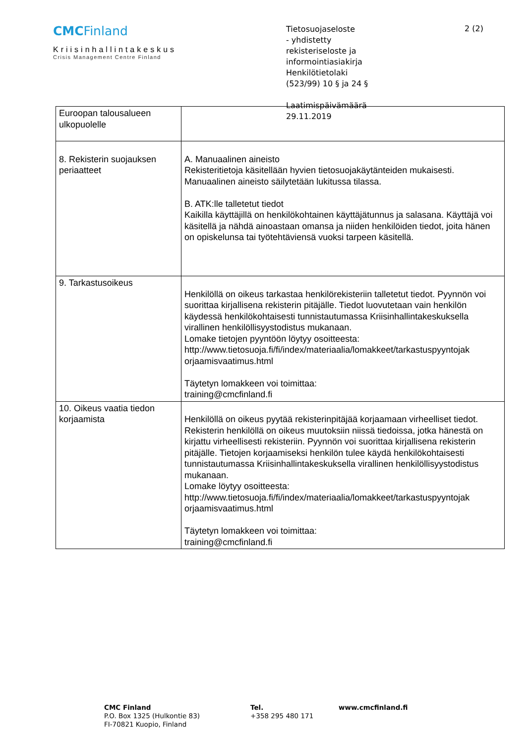CMCFinland
Kriisinhallintakeskus
Crisis Management Centre Finland
Tietosuojaseloste
- yhdistetty
rekisteriseloste ja
informointiasiakirja
Henkilötietolaki
(523/99) 10 § ja 24 §
Laatimispäivämäärä
29.11.2019
2 (2)
| Euroopan talousalueen ulkopuolelle | |
| 8. Rekisterin suojauksen periaatteet | A. Manuaalinen aineisto Rekisteritietoja käsitellään hyvien tietosuojakäytänteiden mukaisesti. Manuaalinen aineisto säilytetään lukitussa tilassa. B. ATK:lle talletetut tiedot Kaikilla käyttäjillä on henkilökohtainen käyttäjätunnus ja salasana. Käyttäjä voi käsitellä ja nähdä ainoastaan omansa ja niiden henkilöiden tiedot, joita hänen on opiskelunsa tai työtehtäviensä vuoksi tarpeen käsitellä. |
| 9. Tarkastusoikeus | Henkilöllä on oikeus tarkastaa henkilörekisteriin talletetut tiedot. Pyynnön voi suorittaa kirjallisena rekisterin pitäjälle. Tiedot luovutetaan vain henkilön käydessä henkilökohtaisesti tunnistautumassa Kriisinhallintakeskuksella virallinen henkilöllisyystodistus mukanaan. Lomake tietojen pyyntöön löytyy osoitteesta: http://www.tietosuoja.fi/fi/index/materiaalia/lomakkeet/tarkastuspyyntojak orjaamisvaatimus.html Täytetyn lomakkeen voi toimittaa: training@cmcfinland.fi |
| 10. Oikeus vaatia tiedon korjaamista | Henkilöllä on oikeus pyytää rekisterinpitäjää korjaamaan virheelliset tiedot. Rekisterin henkilöllä on oikeus muutoksiin niissä tiedoissa, jotka hänestä on kirjattu virheellisesti rekisteriin. Pyynnön voi suorittaa kirjallisena rekisterin pitäjälle. Tietojen korjaamiseksi henkilön tulee käydä henkilökohtaisesti tunnistautumassa Kriisinhallintakeskuksella virallinen henkilöllisyystodistus mukanaan. Lomake löytyy osoitteesta: http://www.tietosuoja.fi/fi/index/materiaalia/lomakkeet/tarkastuspyyntojak orjaamisvaatimus.html Täytetyn lomakkeen voi toimittaa: training@cmcfinland.fi |
CMC Finland
P.O. Box 1325 (Hulkontie 83)
FI-70821 Kuopio, Finland
Tel.
+358 295 480 171
www.cmcfinland.fi